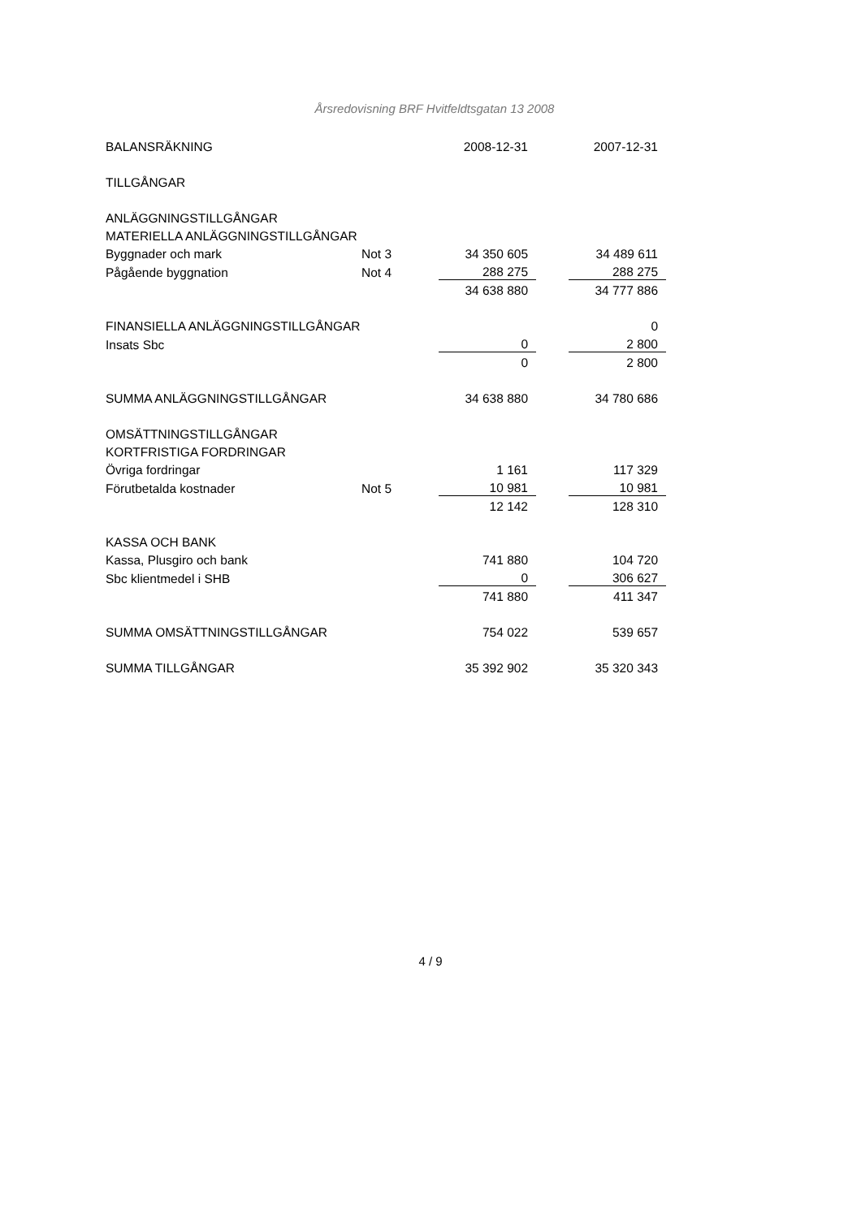Årsredovisning BRF Hvitfeldtsgatan 13 2008
| BALANSRÄKNING | | 2008-12-31 | | 2007-12-31 |
| TILLGÅNGAR | | | | |
| ANLÄGGNINGSTILLGÅNGAR | | | | |
| MATERIELLA ANLÄGGNINGSTILLGÅNGAR | | | | |
| Byggnader och mark | Not 3 | 34 350 605 | | 34 489 611 |
| Pågående byggnation | Not 4 | 288 275 | | 288 275 |
| | | 34 638 880 | | 34 777 886 |
| FINANSIELLA ANLÄGGNINGSTILLGÅNGAR | | | | 0 |
| Insats Sbc | | 0 | | 2 800 |
| | | 0 | | 2 800 |
| SUMMA ANLÄGGNINGSTILLGÅNGAR | | 34 638 880 | | 34 780 686 |
| OMSÄTTNINGSTILLGÅNGAR | | | | |
| KORTFRISTIGA FORDRINGAR | | | | |
| Övriga fordringar | | 1 161 | | 117 329 |
| Förutbetalda kostnader | Not 5 | 10 981 | | 10 981 |
| | | 12 142 | | 128 310 |
| KASSA OCH BANK | | | | |
| Kassa, Plusgiro och bank | | 741 880 | | 104 720 |
| Sbc klientmedel i SHB | | 0 | | 306 627 |
| | | 741 880 | | 411 347 |
| SUMMA OMSÄTTNINGSTILLGÅNGAR | | 754 022 | | 539 657 |
| SUMMA TILLGÅNGAR | | 35 392 902 | | 35 320 343 |
4 / 9